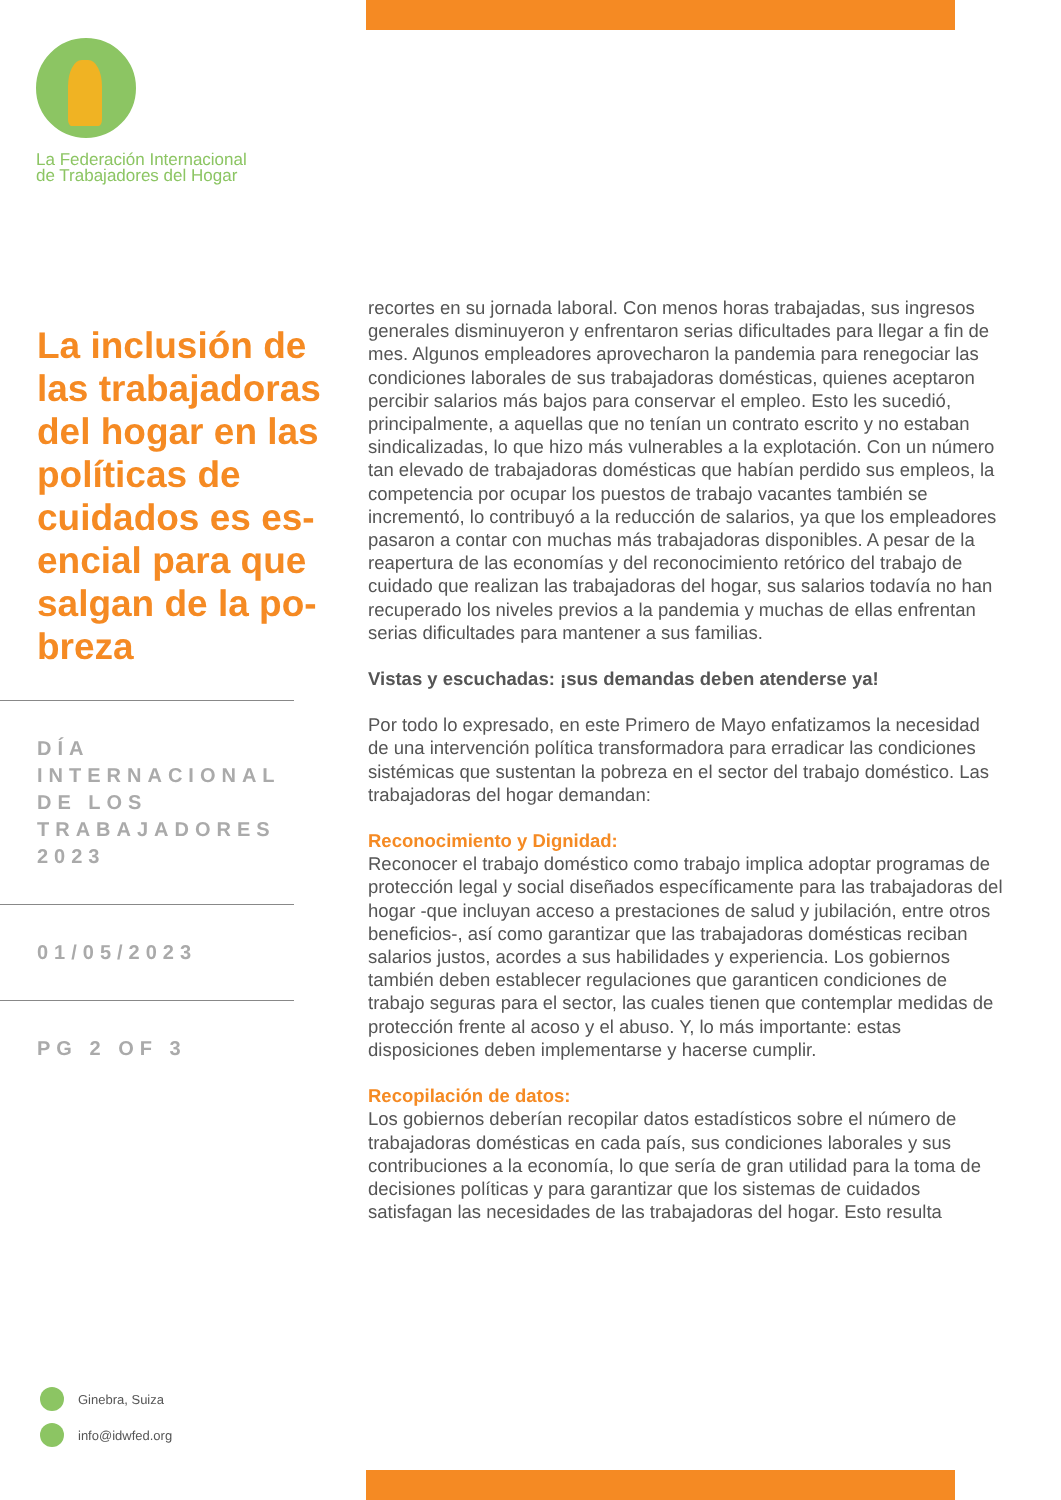La Federación Internacional
de Trabajadores del Hogar
La inclusión de las trabajadoras del hogar en las políticas de cuidados es es­encial para que salgan de la po­breza
DÍA INTERNACIONAL DE LOS TRABAJADORES 2023
01/05/2023
PG 2 OF 3
recortes en su jornada laboral. Con menos horas trabajadas, sus ingresos generales disminuyeron y enfrentaron serias dificultades para llegar a fin de mes. Algunos empleadores aprovecharon la pandemia para renegociar las condiciones laborales de sus trabajadoras domésti­cas, quienes aceptaron percibir salarios más bajos para conservar el empleo. Esto les sucedió, principalmente, a aquellas que no tenían un contrato escrito y no estaban sindicalizadas, lo que hizo más vulnera­bles a la explotación. Con un número tan elevado de trabajadoras domésticas que habían perdido sus empleos, la competencia por ocupar los puestos de trabajo vacantes también se incrementó, lo contribuyó a la reducción de salarios, ya que los empleadores pasaron a contar con muchas más trabajadoras disponibles. A pesar de la reapertura de las economías y del reconocimiento retórico del trabajo de cuidado que realizan las trabajadoras del hogar, sus salarios todavía no han recuper­ado los niveles previos a la pandemia y muchas de ellas enfrentan serias dificultades para mantener a sus familias.
Vistas y escuchadas: ¡sus demandas deben atenderse ya!
Por todo lo expresado, en este Primero de Mayo enfatizamos la necesi­dad de una intervención política transformadora para erradicar las condiciones sistémicas que sustentan la pobreza en el sector del trabajo doméstico. Las trabajadoras del hogar demandan:
Reconocimiento y Dignidad:
Reconocer el trabajo doméstico como trabajo implica adoptar programas de protección legal y social diseñados específicamente para las trabajadoras del hogar -que incluyan acceso a prestaciones de salud y jubilación, entre otros beneficios-, así como garantizar que las traba­jadoras domésticas reciban salarios justos, acordes a sus habilidades y experiencia. Los gobiernos también deben establecer regulaciones que garanticen condiciones de trabajo seguras para el sector, las cuales tienen que contemplar medidas de protección frente al acoso y el abuso. Y, lo más importante: estas disposiciones deben implementarse y hacerse cumplir.
Recopilación de datos:
Los gobiernos deberían recopilar datos estadísticos sobre el número de trabajadoras domésticas en cada país, sus condiciones laborales y sus contribuciones a la economía, lo que sería de gran utilidad para la toma de decisiones políticas y para garantizar que los sistemas de cuidados satisfagan las necesidades de las trabajadoras del hogar. Esto resulta
Ginebra, Suiza
info@idwfed.org